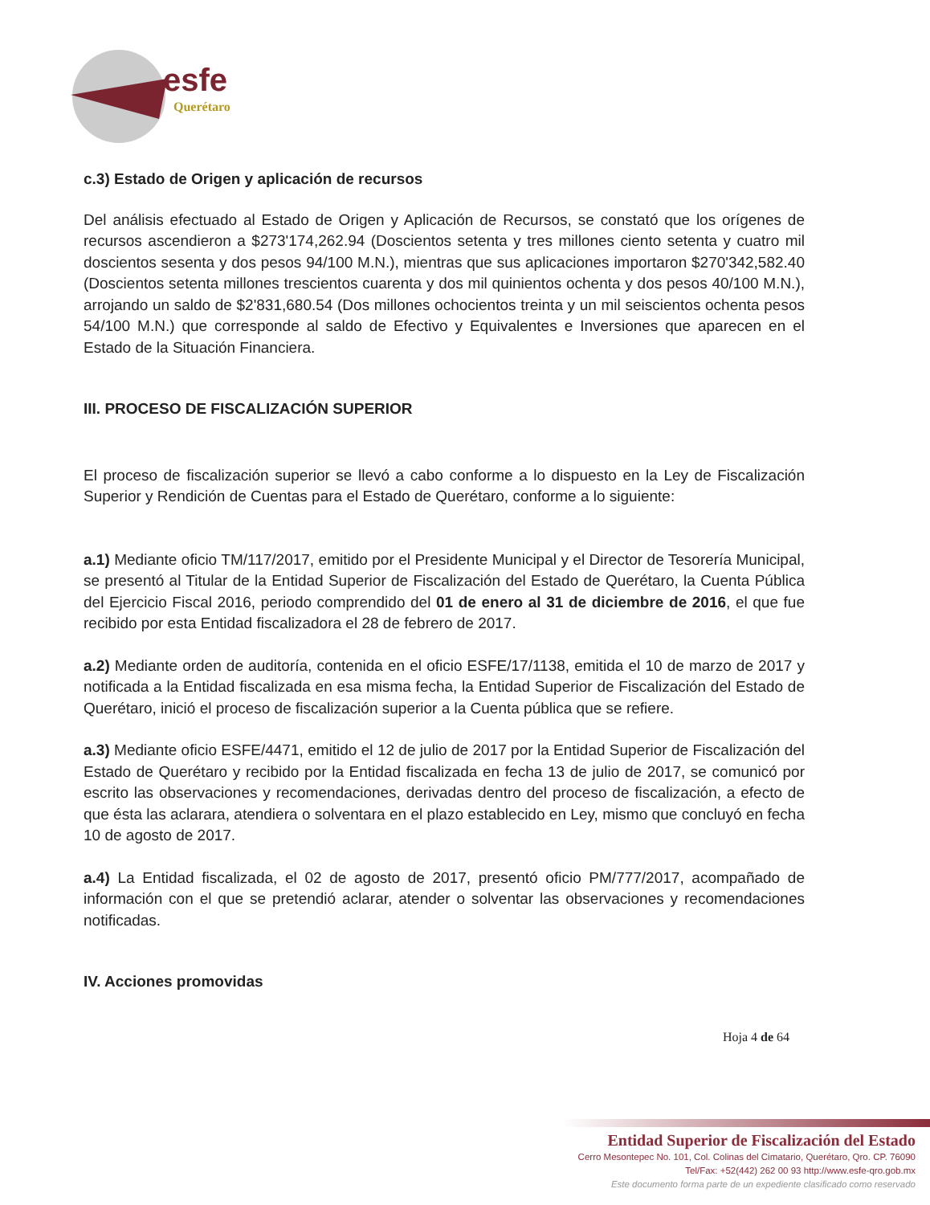esfe
Querétaro
c.3) Estado de Origen y aplicación de recursos
Del análisis efectuado al Estado de Origen y Aplicación de Recursos, se constató que los orígenes de recursos ascendieron a $273'174,262.94 (Doscientos setenta y tres millones ciento setenta y cuatro mil doscientos sesenta y dos pesos 94/100 M.N.), mientras que sus aplicaciones importaron $270'342,582.40 (Doscientos setenta millones trescientos cuarenta y dos mil quinientos ochenta y dos pesos 40/100 M.N.), arrojando un saldo de $2'831,680.54 (Dos millones ochocientos treinta y un mil seiscientos ochenta pesos 54/100 M.N.) que corresponde al saldo de Efectivo y Equivalentes e Inversiones que aparecen en el Estado de la Situación Financiera.
III. PROCESO DE FISCALIZACIÓN SUPERIOR
El proceso de fiscalización superior se llevó a cabo conforme a lo dispuesto en la Ley de Fiscalización Superior y Rendición de Cuentas para el Estado de Querétaro, conforme a lo siguiente:
a.1) Mediante oficio TM/117/2017, emitido por el Presidente Municipal y el Director de Tesorería Municipal, se presentó al Titular de la Entidad Superior de Fiscalización del Estado de Querétaro, la Cuenta Pública del Ejercicio Fiscal 2016, periodo comprendido del 01 de enero al 31 de diciembre de 2016, el que fue recibido por esta Entidad fiscalizadora el 28 de febrero de 2017.
a.2) Mediante orden de auditoría, contenida en el oficio ESFE/17/1138, emitida el 10 de marzo de 2017 y notificada a la Entidad fiscalizada en esa misma fecha, la Entidad Superior de Fiscalización del Estado de Querétaro, inició el proceso de fiscalización superior a la Cuenta pública que se refiere.
a.3) Mediante oficio ESFE/4471, emitido el 12 de julio de 2017 por la Entidad Superior de Fiscalización del Estado de Querétaro y recibido por la Entidad fiscalizada en fecha 13 de julio de 2017, se comunicó por escrito las observaciones y recomendaciones, derivadas dentro del proceso de fiscalización, a efecto de que ésta las aclarara, atendiera o solventara en el plazo establecido en Ley, mismo que concluyó en fecha 10 de agosto de 2017.
a.4) La Entidad fiscalizada, el 02 de agosto de 2017, presentó oficio PM/777/2017, acompañado de información con el que se pretendió aclarar, atender o solventar las observaciones y recomendaciones notificadas.
IV. Acciones promovidas
Hoja 4 de 64
Entidad Superior de Fiscalización del Estado
Cerro Mesontepec No. 101, Col. Colinas del Cimatario, Querétaro, Qro. CP. 76090
Tel/Fax: +52(442) 262 00 93 http://www.esfe-qro.gob.mx
Este documento forma parte de un expediente clasificado como reservado